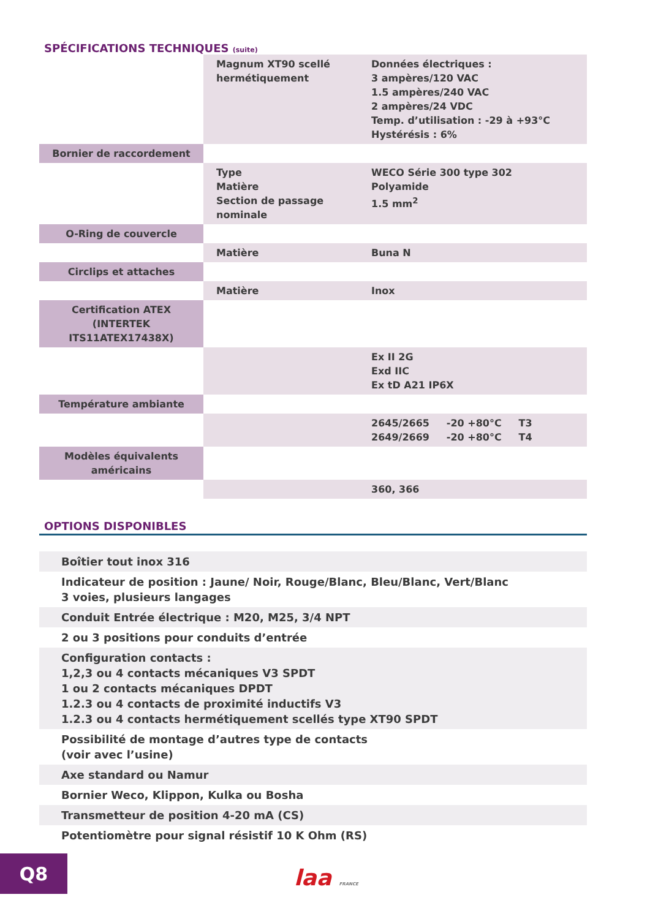SPÉCIFICATIONS TECHNIQUES (suite)
| | Magnum XT90 scellé hermétiquement | Données électriques : 3 ampères/120 VAC 1.5 ampères/240 VAC 2 ampères/24 VDC Temp. d’utilisation : -29 à +93°C Hystérésis : 6% |
| Bornier de raccordement | | |
| | Type Matière Section de passage nominale | WECO Série 300 type 302 Polyamide 1.5 mm<sup>2</sup> |
| O-Ring de couvercle | | |
| | Matière | Buna N |
| Circlips et attaches | | |
| | Matière | Inox |
| Certification ATEX (INTERTEK ITS11ATEX17438X) | | |
| | | Ex II 2G Exd IIC Ex tD A21 IP6X |
| Température ambiante | | |
| | | 2645/2665 -20 +80°C T3 2649/2669 -20 +80°C T4 |
| Modèles équivalents américains | | |
| | | 360, 366 |
OPTIONS DISPONIBLES
Boîtier tout inox 316
Indicateur de position : Jaune/ Noir, Rouge/Blanc, Bleu/Blanc, Vert/Blanc
3 voies, plusieurs langages
Conduit Entrée électrique : M20, M25, 3/4 NPT
2 ou 3 positions pour conduits d’entrée
Configuration contacts :
1,2,3 ou 4 contacts mécaniques V3 SPDT
1 ou 2 contacts mécaniques DPDT
1.2.3 ou 4 contacts de proximité inductifs V3
1.2.3 ou 4 contacts hermétiquement scellés type XT90 SPDT
Possibilité de montage d’autres type de contacts
(voir avec l’usine)
Axe standard ou Namur
Bornier Weco, Klippon, Kulka ou Bosha
Transmetteur de position 4-20 mA (CS)
Potentiomètre pour signal résistif 10 K Ohm (RS)
Q8
laa FRANCE